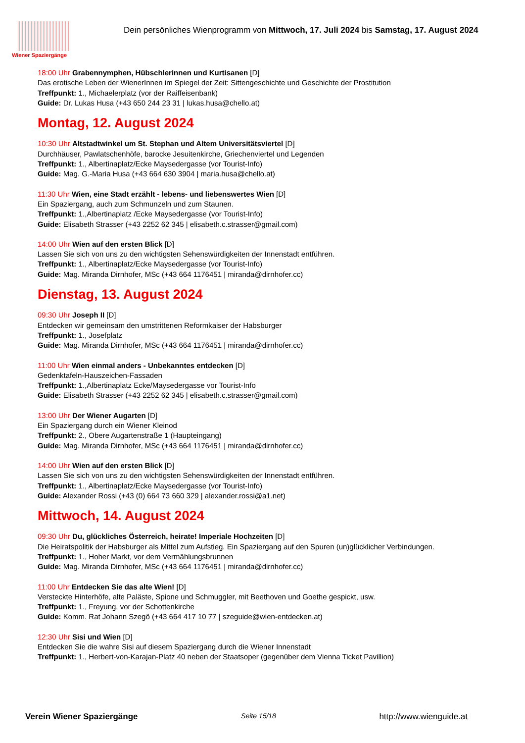Wiener Spaziergänge
Dein persönliches Wienprogramm von Mittwoch, 17. Juli 2024 bis Samstag, 17. August 2024
18:00 Uhr Grabennymphen, Hübschlerinnen und Kurtisanen [D]
Das erotische Leben der WienerInnen im Spiegel der Zeit: Sittengeschichte und Geschichte der Prostitution
Treffpunkt: 1., Michaelerplatz (vor der Raiffeisenbank)
Guide: Dr. Lukas Husa (+43 650 244 23 31 | lukas.husa@chello.at)
Montag, 12. August 2024
10:30 Uhr Altstadtwinkel um St. Stephan und Altem Universitätsviertel [D]
Durchhäuser, Pawlatschenhöfe, barocke Jesuitenkirche, Griechenviertel und Legenden
Treffpunkt: 1., Albertinaplatz/Ecke Maysedergasse (vor Tourist-Info)
Guide: Mag. G.-Maria Husa (+43 664 630 3904 | maria.husa@chello.at)
11:30 Uhr Wien, eine Stadt erzählt - lebens- und liebenswertes Wien [D]
Ein Spaziergang, auch zum Schmunzeln und zum Staunen.
Treffpunkt: 1.,Albertinaplatz /Ecke Maysedergasse (vor Tourist-Info)
Guide: Elisabeth Strasser (+43 2252 62 345 | elisabeth.c.strasser@gmail.com)
14:00 Uhr Wien auf den ersten Blick [D]
Lassen Sie sich von uns zu den wichtigsten Sehenswürdigkeiten der Innenstadt entführen.
Treffpunkt: 1., Albertinaplatz/Ecke Maysedergasse (vor Tourist-Info)
Guide: Mag. Miranda Dirnhofer, MSc (+43 664 1176451 | miranda@dirnhofer.cc)
Dienstag, 13. August 2024
09:30 Uhr Joseph II [D]
Entdecken wir gemeinsam den umstrittenen Reformkaiser der Habsburger
Treffpunkt: 1., Josefplatz
Guide: Mag. Miranda Dirnhofer, MSc (+43 664 1176451 | miranda@dirnhofer.cc)
11:00 Uhr Wien einmal anders - Unbekanntes entdecken [D]
Gedenktafeln-Hauszeichen-Fassaden
Treffpunkt: 1.,Albertinaplatz Ecke/Maysedergasse vor Tourist-Info
Guide: Elisabeth Strasser (+43 2252 62 345 | elisabeth.c.strasser@gmail.com)
13:00 Uhr Der Wiener Augarten [D]
Ein Spaziergang durch ein Wiener Kleinod
Treffpunkt: 2., Obere Augartenstraße 1 (Haupteingang)
Guide: Mag. Miranda Dirnhofer, MSc (+43 664 1176451 | miranda@dirnhofer.cc)
14:00 Uhr Wien auf den ersten Blick [D]
Lassen Sie sich von uns zu den wichtigsten Sehenswürdigkeiten der Innenstadt entführen.
Treffpunkt: 1., Albertinaplatz/Ecke Maysedergasse (vor Tourist-Info)
Guide: Alexander Rossi (+43 (0) 664 73 660 329 | alexander.rossi@a1.net)
Mittwoch, 14. August 2024
09:30 Uhr Du, glückliches Österreich, heirate! Imperiale Hochzeiten [D]
Die Heiratspolitik der Habsburger als Mittel zum Aufstieg. Ein Spaziergang auf den Spuren (un)glücklicher Verbindungen.
Treffpunkt: 1., Hoher Markt, vor dem Vermählungsbrunnen
Guide: Mag. Miranda Dirnhofer, MSc (+43 664 1176451 | miranda@dirnhofer.cc)
11:00 Uhr Entdecken Sie das alte Wien! [D]
Versteckte Hinterhöfe, alte Paläste, Spione und Schmuggler, mit Beethoven und Goethe gespickt, usw.
Treffpunkt: 1., Freyung, vor der Schottenkirche
Guide: Komm. Rat Johann Szegö (+43 664 417 10 77 | szeguide@wien-entdecken.at)
12:30 Uhr Sisi und Wien [D]
Entdecken Sie die wahre Sisi auf diesem Spaziergang durch die Wiener Innenstadt
Treffpunkt: 1., Herbert-von-Karajan-Platz 40 neben der Staatsoper (gegenüber dem Vienna Ticket Pavillion)
Verein Wiener Spaziergänge Seite 15/18 http://www.wienguide.at